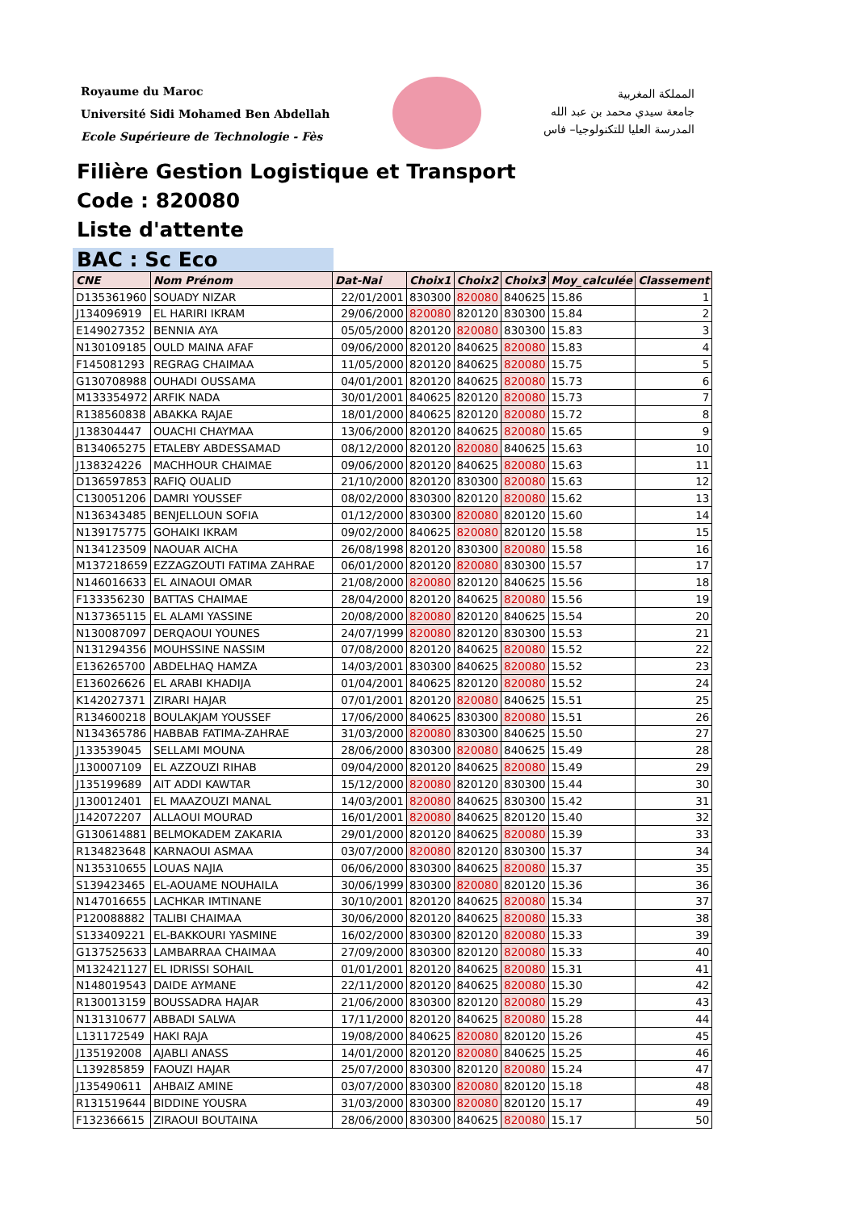Royaume du Maroc
Université Sidi Mohamed Ben Abdellah
Ecole Supérieure de Technologie - Fès
المملكة المغربية
جامعة سيدي محمد بن عبد الله
المدرسة العليا للتكنولوجيا– فاس
Filière Gestion Logistique et Transport
Code : 820080
Liste d'attente
BAC : Sc Eco
| CNE | Nom Prénom | Dat-Nai | Choix1 | Choix2 | Choix3 | Moy_calculée | Classement |
| --- | --- | --- | --- | --- | --- | --- | --- |
| D135361960 | SOUADY NIZAR | 22/01/2001 | 830300 | 820080 | 840625 | 15.86 | 1 |
| J134096919 | EL HARIRI IKRAM | 29/06/2000 | 820080 | 820120 | 830300 | 15.84 | 2 |
| E149027352 | BENNIA AYA | 05/05/2000 | 820120 | 820080 | 830300 | 15.83 | 3 |
| N130109185 | OULD MAINA AFAF | 09/06/2000 | 820120 | 840625 | 820080 | 15.83 | 4 |
| F145081293 | REGRAG CHAIMAA | 11/05/2000 | 820120 | 840625 | 820080 | 15.75 | 5 |
| G130708988 | OUHADI OUSSAMA | 04/01/2001 | 820120 | 840625 | 820080 | 15.73 | 6 |
| M133354972 | ARFIK NADA | 30/01/2001 | 840625 | 820120 | 820080 | 15.73 | 7 |
| R138560838 | ABAKKA RAJAE | 18/01/2000 | 840625 | 820120 | 820080 | 15.72 | 8 |
| J138304447 | OUACHI CHAYMAA | 13/06/2000 | 820120 | 840625 | 820080 | 15.65 | 9 |
| B134065275 | ETALEBY ABDESSAMAD | 08/12/2000 | 820120 | 820080 | 840625 | 15.63 | 10 |
| J138324226 | MACHHOUR CHAIMAE | 09/06/2000 | 820120 | 840625 | 820080 | 15.63 | 11 |
| D136597853 | RAFIQ OUALID | 21/10/2000 | 820120 | 830300 | 820080 | 15.63 | 12 |
| C130051206 | DAMRI YOUSSEF | 08/02/2000 | 830300 | 820120 | 820080 | 15.62 | 13 |
| N136343485 | BENJELLOUN SOFIA | 01/12/2000 | 830300 | 820080 | 820120 | 15.60 | 14 |
| N139175775 | GOHAIKI IKRAM | 09/02/2000 | 840625 | 820080 | 820120 | 15.58 | 15 |
| N134123509 | NAOUAR AICHA | 26/08/1998 | 820120 | 830300 | 820080 | 15.58 | 16 |
| M137218659 | EZZAGZOUTI FATIMA ZAHRAE | 06/01/2000 | 820120 | 820080 | 830300 | 15.57 | 17 |
| N146016633 | EL AINAOUI OMAR | 21/08/2000 | 820080 | 820120 | 840625 | 15.56 | 18 |
| F133356230 | BATTAS CHAIMAE | 28/04/2000 | 820120 | 840625 | 820080 | 15.56 | 19 |
| N137365115 | EL ALAMI YASSINE | 20/08/2000 | 820080 | 820120 | 840625 | 15.54 | 20 |
| N130087097 | DERQAOUI YOUNES | 24/07/1999 | 820080 | 820120 | 830300 | 15.53 | 21 |
| N131294356 | MOUHSSINE NASSIM | 07/08/2000 | 820120 | 840625 | 820080 | 15.52 | 22 |
| E136265700 | ABDELHAQ HAMZA | 14/03/2001 | 830300 | 840625 | 820080 | 15.52 | 23 |
| E136026626 | EL ARABI KHADIJA | 01/04/2001 | 840625 | 820120 | 820080 | 15.52 | 24 |
| K142027371 | ZIRARI HAJAR | 07/01/2001 | 820120 | 820080 | 840625 | 15.51 | 25 |
| R134600218 | BOULAKJAM YOUSSEF | 17/06/2000 | 840625 | 830300 | 820080 | 15.51 | 26 |
| N134365786 | HABBAB FATIMA-ZAHRAE | 31/03/2000 | 820080 | 830300 | 840625 | 15.50 | 27 |
| J133539045 | SELLAMI MOUNA | 28/06/2000 | 830300 | 820080 | 840625 | 15.49 | 28 |
| J130007109 | EL AZZOUZI RIHAB | 09/04/2000 | 820120 | 840625 | 820080 | 15.49 | 29 |
| J135199689 | AIT ADDI KAWTAR | 15/12/2000 | 820080 | 820120 | 830300 | 15.44 | 30 |
| J130012401 | EL MAAZOUZI MANAL | 14/03/2001 | 820080 | 840625 | 830300 | 15.42 | 31 |
| J142072207 | ALLAOUI MOURAD | 16/01/2001 | 820080 | 840625 | 820120 | 15.40 | 32 |
| G130614881 | BELMOKADEM ZAKARIA | 29/01/2000 | 820120 | 840625 | 820080 | 15.39 | 33 |
| R134823648 | KARNAOUI ASMAA | 03/07/2000 | 820080 | 820120 | 830300 | 15.37 | 34 |
| N135310655 | LOUAS NAJIA | 06/06/2000 | 830300 | 840625 | 820080 | 15.37 | 35 |
| S139423465 | EL-AOUAME NOUHAILA | 30/06/1999 | 830300 | 820080 | 820120 | 15.36 | 36 |
| N147016655 | LACHKAR IMTINANE | 30/10/2001 | 820120 | 840625 | 820080 | 15.34 | 37 |
| P120088882 | TALIBI CHAIMAA | 30/06/2000 | 820120 | 840625 | 820080 | 15.33 | 38 |
| S133409221 | EL-BAKKOURI YASMINE | 16/02/2000 | 830300 | 820120 | 820080 | 15.33 | 39 |
| G137525633 | LAMBARRAA CHAIMAA | 27/09/2000 | 830300 | 820120 | 820080 | 15.33 | 40 |
| M132421127 | EL IDRISSI SOHAIL | 01/01/2001 | 820120 | 840625 | 820080 | 15.31 | 41 |
| N148019543 | DAIDE AYMANE | 22/11/2000 | 820120 | 840625 | 820080 | 15.30 | 42 |
| R130013159 | BOUSSADRA HAJAR | 21/06/2000 | 830300 | 820120 | 820080 | 15.29 | 43 |
| N131310677 | ABBADI SALWA | 17/11/2000 | 820120 | 840625 | 820080 | 15.28 | 44 |
| L131172549 | HAKI RAJA | 19/08/2000 | 840625 | 820080 | 820120 | 15.26 | 45 |
| J135192008 | AJABLI ANASS | 14/01/2000 | 820120 | 820080 | 840625 | 15.25 | 46 |
| L139285859 | FAOUZI HAJAR | 25/07/2000 | 830300 | 820120 | 820080 | 15.24 | 47 |
| J135490611 | AHBAIZ AMINE | 03/07/2000 | 830300 | 820080 | 820120 | 15.18 | 48 |
| R131519644 | BIDDINE YOUSRA | 31/03/2000 | 830300 | 820080 | 820120 | 15.17 | 49 |
| F132366615 | ZIRAOUI BOUTAINA | 28/06/2000 | 830300 | 840625 | 820080 | 15.17 | 50 |